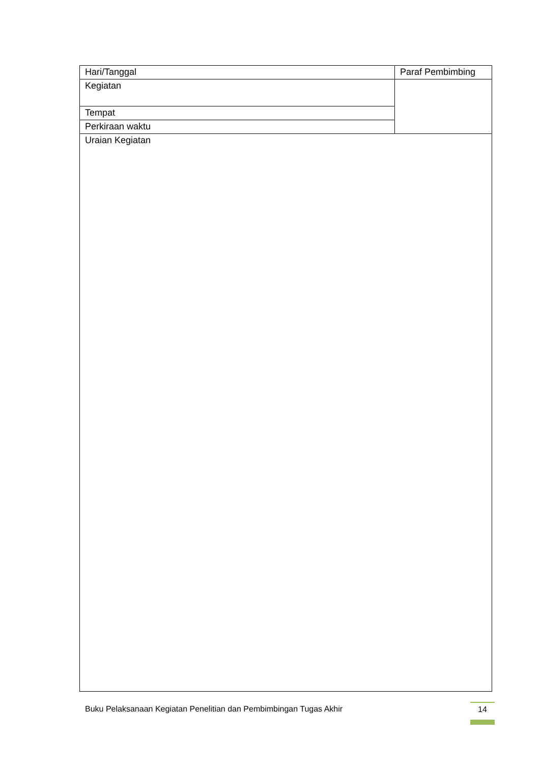| Hari/Tanggal | Paraf Pembimbing |
| Kegiatan | |
| Tempat | |
| Perkiraan waktu | |
| Uraian Kegiatan | |
Buku Pelaksanaan Kegiatan Penelitian dan Pembimbingan Tugas Akhir
14